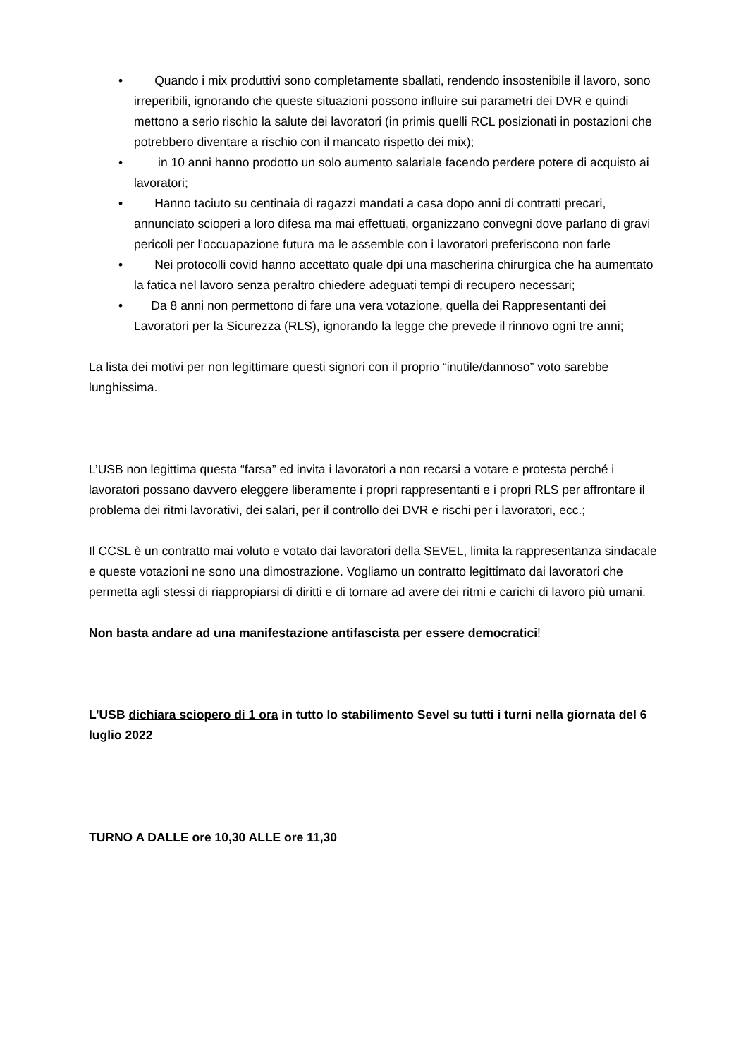• Quando i mix produttivi sono completamente sballati, rendendo insostenibile il lavoro, sono irreperibili, ignorando che queste situazioni possono influire sui parametri dei DVR e quindi mettono a serio rischio la salute dei lavoratori (in primis quelli RCL posizionati in postazioni che potrebbero diventare a rischio con il mancato rispetto dei mix);
• in 10 anni hanno prodotto un solo aumento salariale facendo perdere potere di acquisto ai lavoratori;
• Hanno taciuto su centinaia di ragazzi mandati a casa dopo anni di contratti precari, annunciato scioperi a loro difesa ma mai effettuati, organizzano convegni dove parlano di gravi pericoli per l’occuapazione futura ma le assemble con i lavoratori preferiscono non farle
• Nei protocolli covid hanno accettato quale dpi una mascherina chirurgica che ha aumentato la fatica nel lavoro senza peraltro chiedere adeguati tempi di recupero necessari;
• Da 8 anni non permettono di fare una vera votazione, quella dei Rappresentanti dei Lavoratori per la Sicurezza (RLS), ignorando la legge che prevede il rinnovo ogni tre anni;
La lista dei motivi per non legittimare questi signori con il proprio “inutile/dannoso” voto sarebbe lunghissima.
L’USB non legittima questa “farsa” ed invita i lavoratori a non recarsi a votare e protesta perché i lavoratori possano davvero eleggere liberamente i propri rappresentanti e i propri RLS per affrontare il problema dei ritmi lavorativi, dei salari, per il controllo dei DVR e rischi per i lavoratori, ecc.;
Il CCSL è un contratto mai voluto e votato dai lavoratori della SEVEL, limita la rappresentanza sindacale e queste votazioni ne sono una dimostrazione. Vogliamo un contratto legittimato dai lavoratori che permetta agli stessi di riappropiarsi di diritti e di tornare ad avere dei ritmi e carichi di lavoro più umani.
Non basta andare ad una manifestazione antifascista per essere democratici!
L’USB dichiara sciopero di 1 ora in tutto lo stabilimento Sevel su tutti i turni nella giornata del 6 luglio 2022
TURNO A DALLE ore 10,30 ALLE ore 11,30